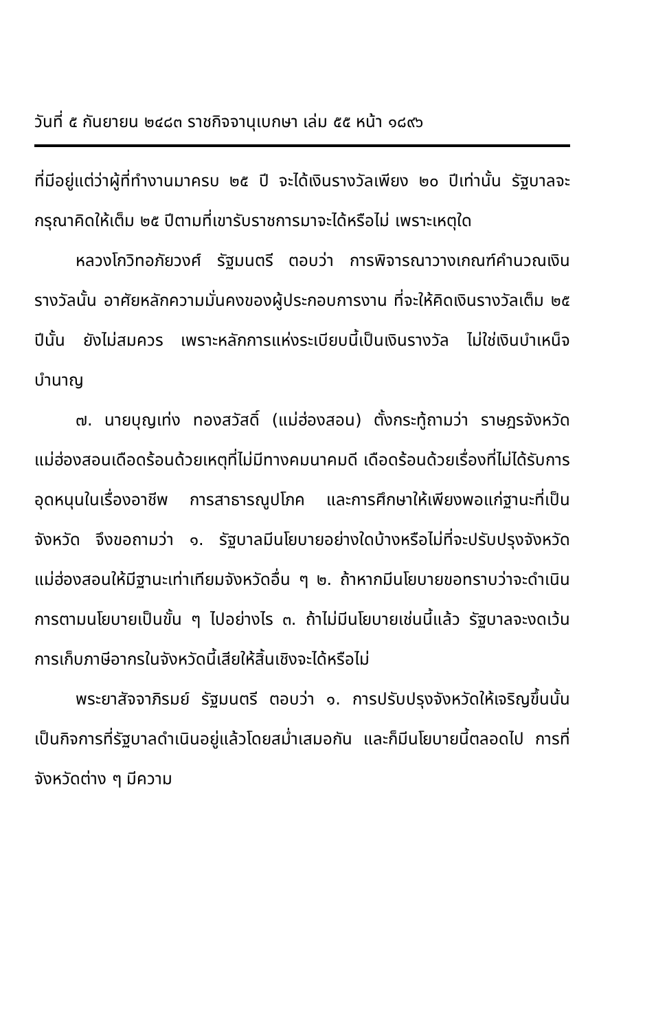วันที่ ๕ กันยายน ๒๔๘๓ ราชกิจจานุเบกษา เล่ม ๕๕ หน้า ๑๘๙๖
ที่มีอยู่แต่ว่าผู้ที่ทำงานมาครบ ๒๕ ปี จะได้เงินรางวัลเพียง ๒๐ ปีเท่านั้น รัฐบาลจะกรุณาคิดให้เต็ม ๒๕ ปีตามที่เขารับราชการมาจะได้หรือไม่ เพราะเหตุใด
หลวงโกวิทอภัยวงศ์ รัฐมนตรี ตอบว่า การพิจารณาวางเกณฑ์คำนวณเงินรางวัลนั้น อาศัยหลักความมั่นคงของผู้ประกอบการงาน ที่จะให้คิดเงินรางวัลเต็ม ๒๕ ปีนั้น ยังไม่สมควร เพราะหลักการแห่งระเบียบนี้เป็นเงินรางวัล ไม่ใช่เงินบำเหน็จบำนาญ
๗. นายบุญเท่ง ทองสวัสดิ์ (แม่ฮ่องสอน) ตั้งกระทู้ถามว่า ราษฎรจังหวัดแม่ฮ่องสอนเดือดร้อนด้วยเหตุที่ไม่มีทางคมนาคมดี เดือดร้อนด้วยเรื่องที่ไม่ได้รับการอุดหนุนในเรื่องอาชีพ การสาธารณูปโภค และการศึกษาให้เพียงพอแก่ฐานะที่เป็นจังหวัด จึงขอถามว่า ๑. รัฐบาลมีนโยบายอย่างใดบ้างหรือไม่ที่จะปรับปรุงจังหวัดแม่ฮ่องสอนให้มีฐานะเท่าเทียมจังหวัดอื่น ๆ ๒. ถ้าหากมีนโยบายขอทราบว่าจะดำเนินการตามนโยบายเป็นขั้น ๆ ไปอย่างไร ๓. ถ้าไม่มีนโยบายเช่นนี้แล้ว รัฐบาลจะงดเว้นการเก็บภาษีอากรในจังหวัดนี้เสียให้สิ้นเชิงจะได้หรือไม่
พระยาสัจจาภิรมย์ รัฐมนตรี ตอบว่า ๑. การปรับปรุงจังหวัดให้เจริญขึ้นนั้น เป็นกิจการที่รัฐบาลดำเนินอยู่แล้วโดยสม่ำเสมอกัน และก็มีนโยบายนี้ตลอดไป การที่จังหวัดต่าง ๆ มีความ